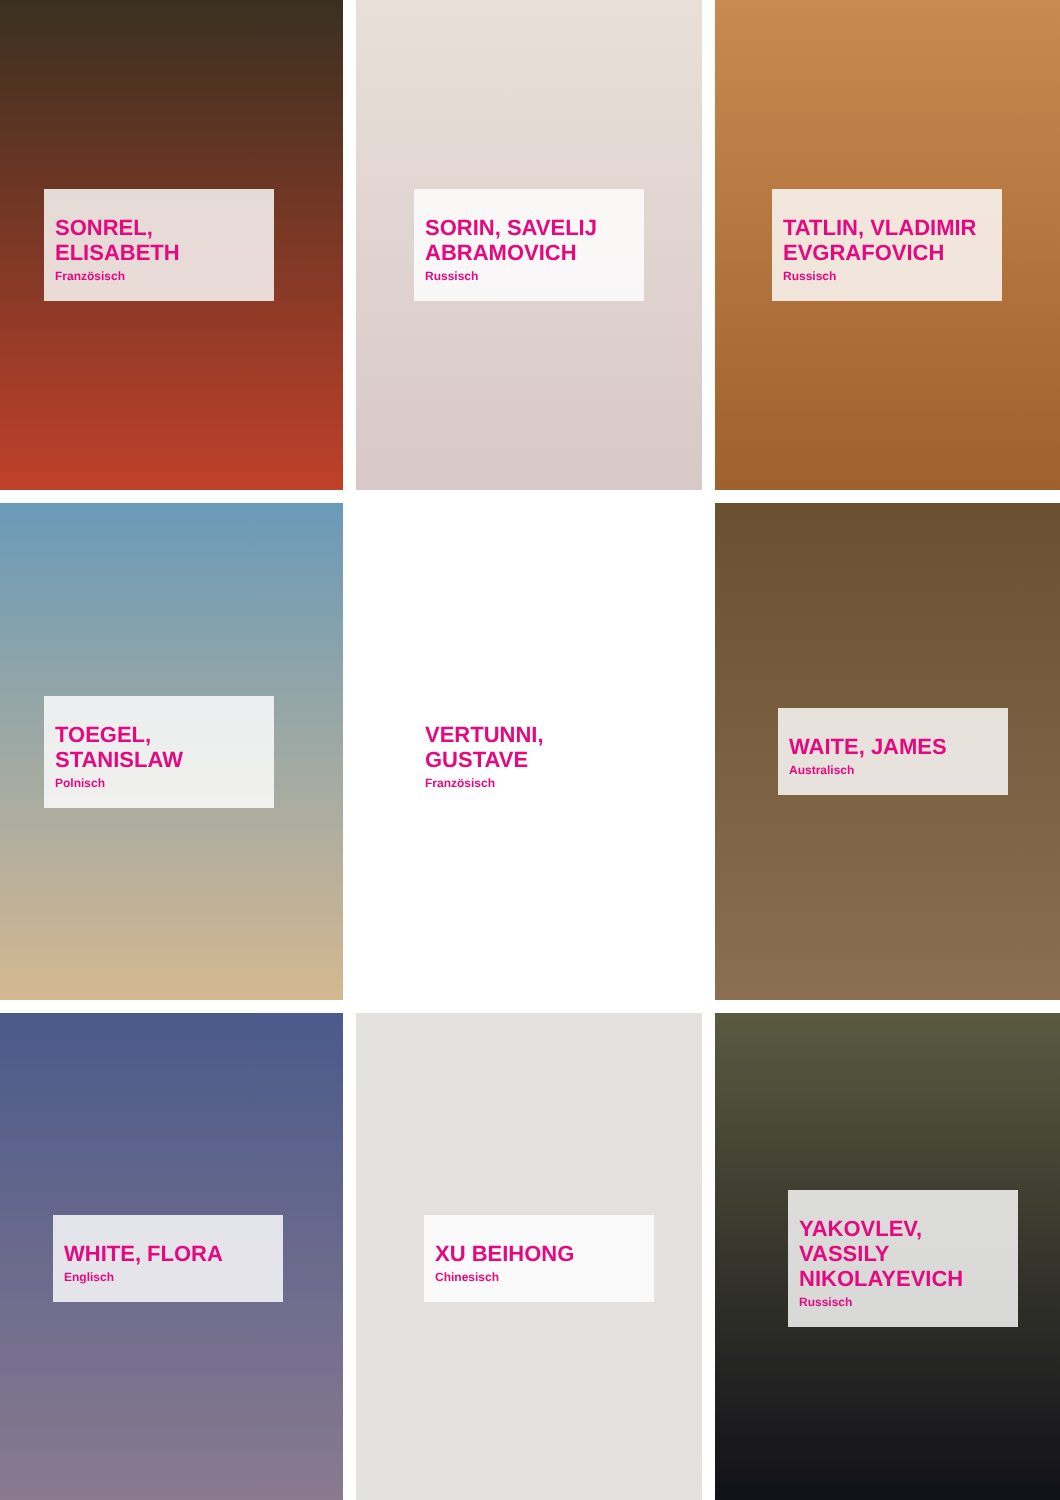SONREL, ELISABETH
Französisch
SORIN, SAVELIJ ABRAMOVICH
Russisch
TATLIN, VLADIMIR EVGRAFOVICH
Russisch
TOEGEL, STANISLAW
Polnisch
VERTUNNI, GUSTAVE
Französisch
WAITE, JAMES
Australisch
WHITE, FLORA
Englisch
XU BEIHONG
Chinesisch
YAKOVLEV, VASSILY NIKOLAYEVICH
Russisch